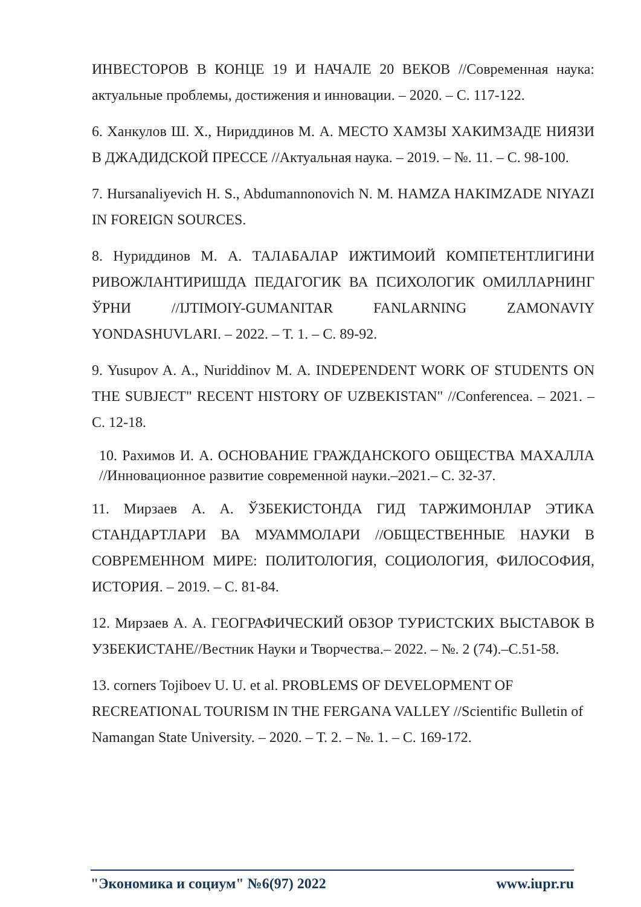ИНВЕСТОРОВ В КОНЦЕ 19 И НАЧАЛЕ 20 ВЕКОВ //Современная наука: актуальные проблемы, достижения и инновации. – 2020. – С. 117-122.
6. Ханкулов Ш. Х., Нириддинов М. А. МЕСТО ХАМЗЫ ХАКИМЗАДЕ НИЯЗИ В ДЖАДИДСКОЙ ПРЕССЕ //Актуальная наука. – 2019. – №. 11. – С. 98-100.
7. Hursanaliyevich H. S., Abdumannonovich N. M. HAMZA HAKIMZADE NIYAZI IN FOREIGN SOURCES.
8. Нуриддинов М. А. ТАЛАБАЛАР ИЖТИМОИЙ КОМПЕТЕНТЛИГИНИ РИВОЖЛАНТИРИШДА ПЕДАГОГИК ВА ПСИХОЛОГИК ОМИЛЛАРНИНГ ЎРНИ //IJTIMOIY-GUMANITAR FANLARNING ZAMONAVIY YONDASHUVLARI. – 2022. – Т. 1. – С. 89-92.
9. Yusupov A. A., Nuriddinov M. A. INDEPENDENT WORK OF STUDENTS ON THE SUBJECT" RECENT HISTORY OF UZBEKISTAN" //Conferencea. – 2021. – С. 12-18.
10. Рахимов И. А. ОСНОВАНИЕ ГРАЖДАНСКОГО ОБЩЕСТВА МАХАЛЛА //Инновационное развитие современной науки.–2021.– С. 32-37.
11. Мирзаев А. А. ЎЗБЕКИСТОНДА ГИД ТАРЖИМОНЛАР ЭТИКА СТАНДАРТЛАРИ ВА МУАММОЛАРИ //ОБЩЕСТВЕННЫЕ НАУКИ В СОВРЕМЕННОМ МИРЕ: ПОЛИТОЛОГИЯ, СОЦИОЛОГИЯ, ФИЛОСОФИЯ, ИСТОРИЯ. – 2019. – С. 81-84.
12. Мирзаев А. А. ГЕОГРАФИЧЕСКИЙ ОБЗОР ТУРИСТСКИХ ВЫСТАВОК В УЗБЕКИСТАНЕ//Вестник Науки и Творчества.– 2022. – №. 2 (74).–С.51-58.
13. corners Tojiboev U. U. et al. PROBLEMS OF DEVELOPMENT OF RECREATIONAL TOURISM IN THE FERGANA VALLEY //Scientific Bulletin of Namangan State University. – 2020. – Т. 2. – №. 1. – С. 169-172.
"Экономика и социум" №6(97) 2022 www.iupr.ru